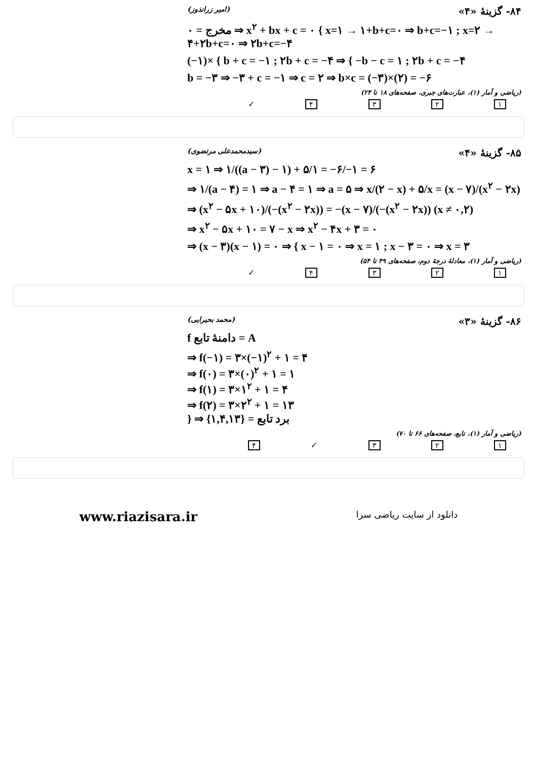۸۴- گزینهٔ «۴» (امیر زرانذوز)
مخرج = ۰ ⇒ x<sup>۲</sup> + bx + c = ۰ { x=۱ → ۱+b+c=۰ ⇒ b+c=−۱ ; x=۲ → ۴+۲b+c=۰ ⇒ ۲b+c=−۴
(−۱)× { b + c = −۱ ; ۲b + c = −۴ ⇒ { −b − c = ۱ ; ۲b + c = −۴
b = −۳ ⇒ −۳ + c = −۱ ⇒ c = ۲ ⇒ b×c = (−۳)×(۲) = −۶
(ریاضی و آمار (۱)، عبارت‌های جبری، صفحه‌های ۱۸ تا ۲۴)
۱ ۲ ۳ ۴ ✓
۸۵- گزینهٔ «۴» (سیدمحمدعلی مرتضوی)
x = ۱ ⇒ ۱/((a − ۳) − ۱) + ۵/۱ = −۶/−۱ = ۶
⇒ ۱/(a − ۴) = ۱ ⇒ a − ۴ = ۱ ⇒ a = ۵ ⇒ x/(۲ − x) + ۵/x = (x − ۷)/(x<sup>۲</sup> − ۲x)
⇒ (x<sup>۲</sup> − ۵x + ۱۰)/(−(x<sup>۲</sup> − ۲x)) = −(x − ۷)/(−(x<sup>۲</sup> − ۲x)) (x ≠ ۰,۲)
⇒ x<sup>۲</sup> − ۵x + ۱۰ = ۷ − x ⇒ x<sup>۲</sup> − ۴x + ۳ = ۰
⇒ (x − ۳)(x − ۱) = ۰ ⇒ { x − ۱ = ۰ ⇒ x = ۱ ; x − ۳ = ۰ ⇒ x = ۳
(ریاضی و آمار (۱)، معادلهٔ درجهٔ دوم، صفحه‌های ۴۹ تا ۵۴)
۱ ۲ ۳ ۴ ✓
۸۶- گزینهٔ «۳» (محمد بحیرایی)
f دامنهٔ تابع = A
⇒ f(−۱) = ۳×(−۱)<sup>۲</sup> + ۱ = ۴
⇒ f(۰) = ۳×(۰)<sup>۲</sup> + ۱ = ۱
⇒ f(۱) = ۳×۱<sup>۲</sup> + ۱ = ۴
⇒ f(۲) = ۳×۲<sup>۲</sup> + ۱ = ۱۳
} ⇒ برد تابع = {۱,۴,۱۳}
(ریاضی و آمار (۱)، تابع، صفحه‌های ۶۶ تا ۷۰)
۱ ۲ ۳ ✓ ۴
www.riazisara.ir دانلود از سایت ریاضی سرا